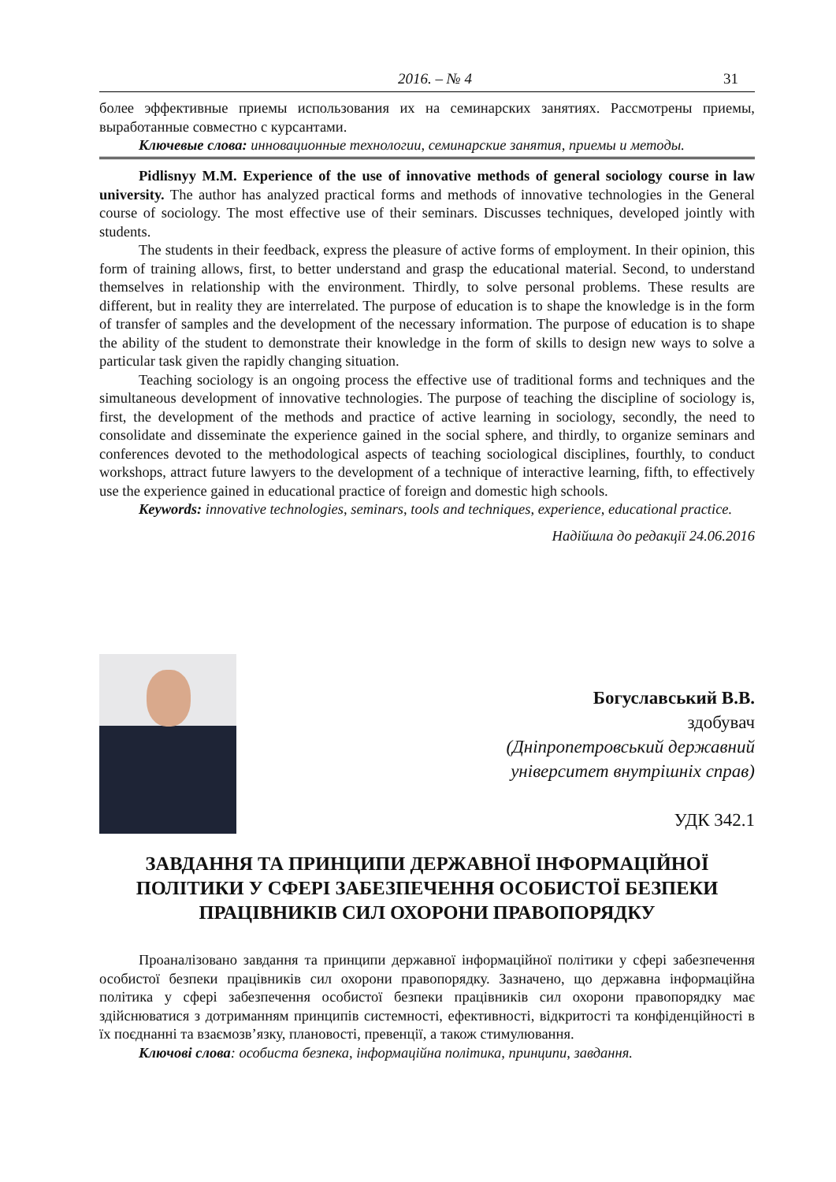2016. – № 4 31
более эффективные приемы использования их на семинарских занятиях. Рассмотрены приемы, выработанные совместно с курсантами.
Ключевые слова: инновационные технологии, семинарские занятия, приемы и методы.
Pidlisnyy M.M. Experience of the use of innovative methods of general sociology course in law university. The author has analyzed practical forms and methods of innovative technologies in the General course of sociology. The most effective use of their seminars. Discusses techniques, developed jointly with students.
The students in their feedback, express the pleasure of active forms of employment. In their opinion, this form of training allows, first, to better understand and grasp the educational material. Second, to understand themselves in relationship with the environment. Thirdly, to solve personal problems. These results are different, but in reality they are interrelated. The purpose of education is to shape the knowledge is in the form of transfer of samples and the development of the necessary information. The purpose of education is to shape the ability of the student to demonstrate their knowledge in the form of skills to design new ways to solve a particular task given the rapidly changing situation.
Teaching sociology is an ongoing process the effective use of traditional forms and techniques and the simultaneous development of innovative technologies. The purpose of teaching the discipline of sociology is, first, the development of the methods and practice of active learning in sociology, secondly, the need to consolidate and disseminate the experience gained in the social sphere, and thirdly, to organize seminars and conferences devoted to the methodological aspects of teaching sociological disciplines, fourthly, to conduct workshops, attract future lawyers to the development of a technique of interactive learning, fifth, to effectively use the experience gained in educational practice of foreign and domestic high schools.
Keywords: innovative technologies, seminars, tools and techniques, experience, educational practice.
Надійшла до редакції 24.06.2016
Богуславський В.В.
здобувач
(Дніпропетровський державний
університет внутрішніх справ)
УДК 342.1
ЗАВДАННЯ ТА ПРИНЦИПИ ДЕРЖАВНОЇ ІНФОРМАЦІЙНОЇ
ПОЛІТИКИ У СФЕРІ ЗАБЕЗПЕЧЕННЯ ОСОБИСТОЇ БЕЗПЕКИ
ПРАЦІВНИКІВ СИЛ ОХОРОНИ ПРАВОПОРЯДКУ
Проаналізовано завдання та принципи державної інформаційної політики у сфері забезпечення особистої безпеки працівників сил охорони правопорядку. Зазначено, що державна інформаційна політика у сфері забезпечення особистої безпеки працівників сил охорони правопорядку має здійснюватися з дотриманням принципів системності, ефективності, відкритості та конфіденційності в їх поєднанні та взаємозв’язку, плановості, превенції, а також стимулювання.
Ключові слова: особиста безпека, інформаційна політика, принципи, завдання.